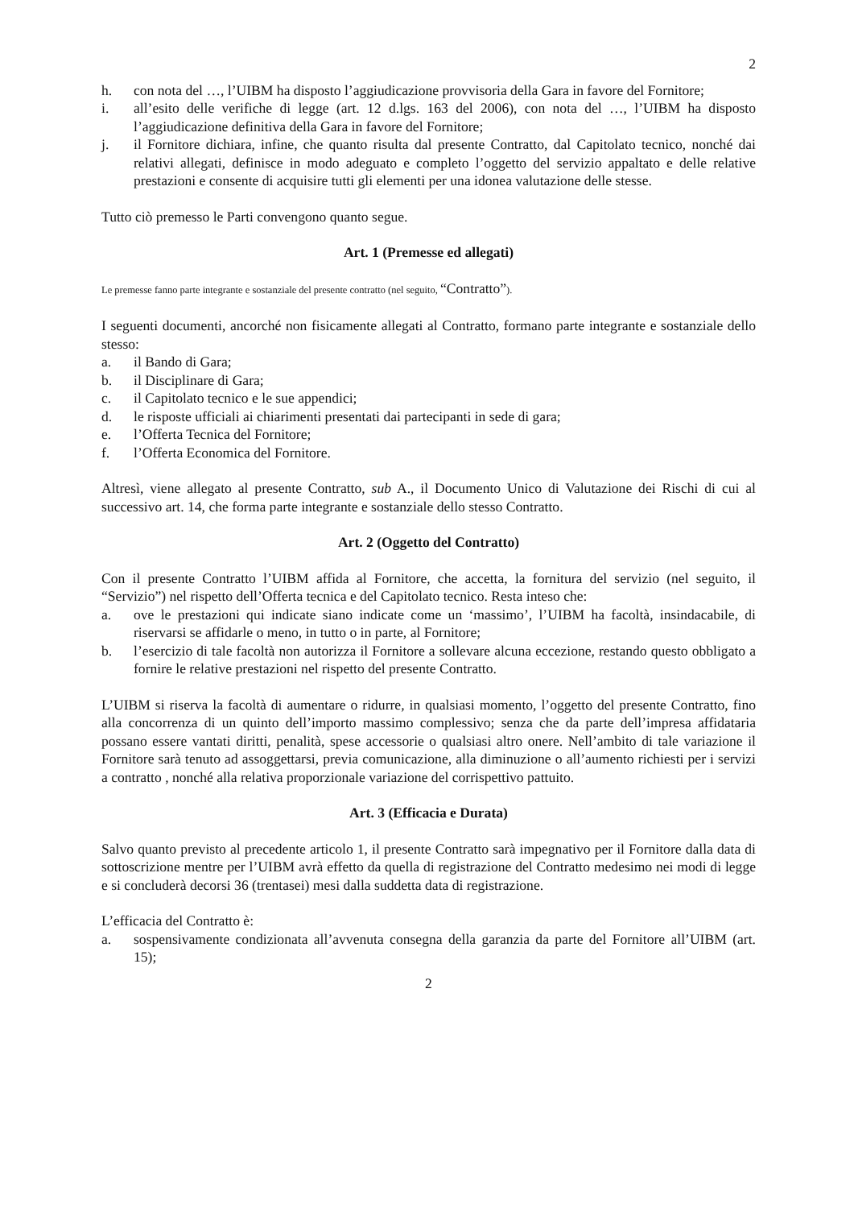2
h. con nota del …, l’UIBM ha disposto l’aggiudicazione provvisoria della Gara in favore del Fornitore;
i. all’esito delle verifiche di legge (art. 12 d.lgs. 163 del 2006), con nota del …, l’UIBM ha disposto l’aggiudicazione definitiva della Gara in favore del Fornitore;
j. il Fornitore dichiara, infine, che quanto risulta dal presente Contratto, dal Capitolato tecnico, nonché dai relativi allegati, definisce in modo adeguato e completo l’oggetto del servizio appaltato e delle relative prestazioni e consente di acquisire tutti gli elementi per una idonea valutazione delle stesse.
Tutto ciò premesso le Parti convengono quanto segue.
Art. 1 (Premesse ed allegati)
Le premesse fanno parte integrante e sostanziale del presente contratto (nel seguito, “Contratto”).
I seguenti documenti, ancorché non fisicamente allegati al Contratto, formano parte integrante e sostanziale dello stesso:
a. il Bando di Gara;
b. il Disciplinare di Gara;
c. il Capitolato tecnico e le sue appendici;
d. le risposte ufficiali ai chiarimenti presentati dai partecipanti in sede di gara;
e. l’Offerta Tecnica del Fornitore;
f. l’Offerta Economica del Fornitore.
Altresì, viene allegato al presente Contratto, sub A., il Documento Unico di Valutazione dei Rischi di cui al successivo art. 14, che forma parte integrante e sostanziale dello stesso Contratto.
Art. 2 (Oggetto del Contratto)
Con il presente Contratto l’UIBM affida al Fornitore, che accetta, la fornitura del servizio (nel seguito, il “Servizio”) nel rispetto dell’Offerta tecnica e del Capitolato tecnico. Resta inteso che:
a. ove le prestazioni qui indicate siano indicate come un ‘massimo’, l’UIBM ha facoltà, insindacabile, di riservarsi se affidarle o meno, in tutto o in parte, al Fornitore;
b. l’esercizio di tale facoltà non autorizza il Fornitore a sollevare alcuna eccezione, restando questo obbligato a fornire le relative prestazioni nel rispetto del presente Contratto.
L’UIBM si riserva la facoltà di aumentare o ridurre, in qualsiasi momento, l’oggetto del presente Contratto, fino alla concorrenza di un quinto dell’importo massimo complessivo; senza che da parte dell’impresa affidataria possano essere vantati diritti, penalità, spese accessorie o qualsiasi altro onere. Nell’ambito di tale variazione il Fornitore sarà tenuto ad assoggettarsi, previa comunicazione, alla diminuzione o all’aumento richiesti per i servizi a contratto , nonché alla relativa proporzionale variazione del corrispettivo pattuito.
Art. 3 (Efficacia e Durata)
Salvo quanto previsto al precedente articolo 1, il presente Contratto sarà impegnativo per il Fornitore dalla data di sottoscrizione mentre per l’UIBM avrà effetto da quella di registrazione del Contratto medesimo nei modi di legge e si concluderà decorsi 36 (trentasei) mesi dalla suddetta data di registrazione.
L’efficacia del Contratto è:
a. sospensivamente condizionata all’avvenuta consegna della garanzia da parte del Fornitore all’UIBM (art. 15);
2